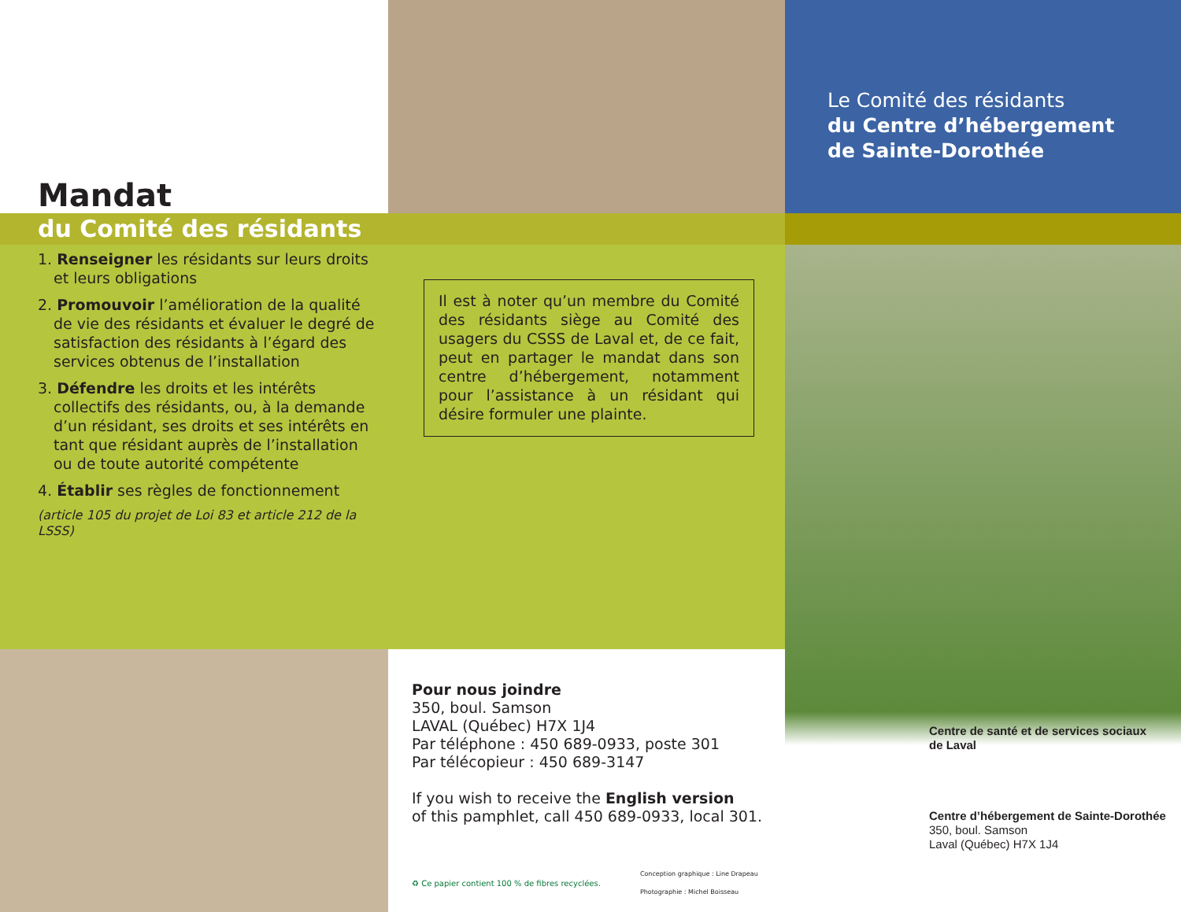Mandat
Le Comité des résidants
du Centre d’hébergement
de Sainte-Dorothée
du Comité des résidants
1. Renseigner les résidants sur leurs droits et leurs obligations
2. Promouvoir l’amélioration de la qualité de vie des résidants et évaluer le degré de satisfaction des résidants à l’égard des services obtenus de l’installation
3. Défendre les droits et les intérêts collectifs des résidants, ou, à la demande d’un résidant, ses droits et ses intérêts en tant que résidant auprès de l’installation ou de toute autorité compétente
4. Établir ses règles de fonctionnement
(article 105 du projet de Loi 83 et article 212 de la LSSS)
Il est à noter qu’un membre du Comité des résidants siège au Comité des usagers du CSSS de Laval et, de ce fait, peut en partager le mandat dans son centre d’hébergement, notamment pour l’assistance à un résidant qui désire formuler une plainte.
Pour nous joindre
350, boul. Samson
LAVAL (Québec) H7X 1J4
Par téléphone : 450 689-0933, poste 301
Par télécopieur : 450 689-3147
If you wish to receive the English version
of this pamphlet, call 450 689-0933, local 301.
♻ Ce papier contient 100 % de fibres recyclées. Conception graphique : Line Drapeau
Photographie : Michel Boisseau
Centre de santé et de services sociaux
de Laval
Centre d’hébergement de Sainte-Dorothée
350, boul. Samson
Laval (Québec) H7X 1J4